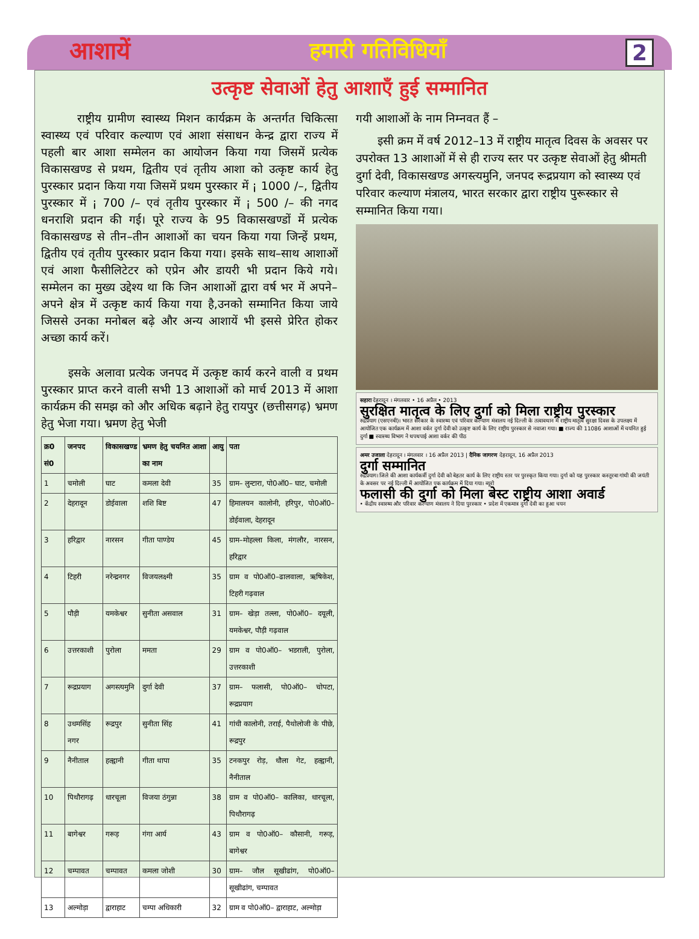आशायें हमारी गतिविधियाँ 2
उत्कृष्ट सेवाओं हेतु आशाएँ हुई सम्मानित
राष्ट्रीय ग्रामीण स्वास्थ्य मिशन कार्यक्रम के अन्तर्गत चिकित्सा स्वास्थ्य एवं परिवार कल्याण एवं आशा संसाधन केन्द्र द्वारा राज्य में पहली बार आशा सम्मेलन का आयोजन किया गया जिसमें प्रत्येक विकासखण्ड से प्रथम, द्वितीय एवं तृतीय आशा को उत्कृष्ट कार्य हेतु पुरस्कार प्रदान किया गया जिसमें प्रथम पुरस्कार में ¡ 1000 /–, द्वितीय पुरस्कार में ¡ 700 /– एवं तृतीय पुरस्कार में ¡ 500 /– की नगद धनराशि प्रदान की गई। पूरे राज्य के 95 विकासखण्डों में प्रत्येक विकासखण्ड से तीन–तीन आशाओं का चयन किया गया जिन्हें प्रथम, द्वितीय एवं तृतीय पुरस्कार प्रदान किया गया। इसके साथ–साथ आशाओं एवं आशा फैसीलिटेटर को एप्रेन और डायरी भी प्रदान किये गये। सम्मेलन का मुख्य उद्देश्य था कि जिन आशाओं द्वारा वर्ष भर में अपने–अपने क्षेत्र में उत्कृष्ट कार्य किया गया है,उनको सम्मानित किया जाये जिससे उनका मनोबल बढ़े और अन्य आशायें भी इससे प्रेरित होकर अच्छा कार्य करें।
इसके अलावा प्रत्येक जनपद में उत्कृष्ट कार्य करने वाली व प्रथम पुरस्कार प्राप्त करने वाली सभी 13 आशाओं को मार्च 2013 में आशा कार्यक्रम की समझ को और अधिक बढ़ाने हेतु रायपुर (छत्तीसगढ़) भ्रमण हेतु भेजा गया। भ्रमण हेतु भेजी
| क्र0 सं0 | जनपद | विकासखण्ड | भ्रमण हेतु चयनित आशा का नाम | आयु | पता |
| --- | --- | --- | --- | --- | --- |
| 1 | चमोली | घाट | कमला देवी | 35 | ग्राम– लुन्टारा, पो0ऑ0– घाट, चमोली |
| 2 | देहरादून | डोईवाला | शशि बिष्ट | 47 | हिमालयन कालोनी, हरिपुर, पो0ऑ0– डोईवाला, देहरादून |
| 3 | हरिद्वार | नारसन | गीता पाण्डेय | 45 | ग्राम–मोहल्ला किला, मंगलौर, नारसन, हरिद्वार |
| 4 | टिहरी | नरेन्द्रनगर | विजयलक्ष्मी | 35 | ग्राम व पो0ऑ0–ढालवाला, ऋषिकेश, टिहरी गढ़वाल |
| 5 | पौड़ी | यमकेश्वर | सुनीता असवाल | 31 | ग्राम– खेड़ा तल्ला, पो0ऑ0– दयूली, यमकेश्वर, पौड़ी गढ़वाल |
| 6 | उत्तरकाशी | पुरोला | ममता | 29 | ग्राम व पो0ऑ0– भडराली, पुरोला, उत्तरकाशी |
| 7 | रूद्रप्रयाग | अगस्त्यमुनि | दुर्गा देवी | 37 | ग्राम– फलासी, पो0ऑ0– चोपटा, रूद्रप्रयाग |
| 8 | उधमसिंह नगर | रूद्रपुर | सुनीता सिंह | 41 | गांधी कालोनी, तराई, पैथोलोजी के पीछे, रूद्रपुर |
| 9 | नैनीताल | हल्द्वानी | गीता थापा | 35 | टनकपुर रोड़, धौला गेट, हल्द्वानी, नैनीताल |
| 10 | पिथौरागढ़ | धारचूला | विजया ठंगुन्ना | 38 | ग्राम व पो0ऑ0– कालिका, धारचूला, पिथौरागढ़ |
| 11 | बागेश्वर | गरूड़ | गंगा आर्य | 43 | ग्राम व पो0ऑ0– कौसानी, गरूड़, बागेश्वर |
| 12 | चम्पावत | चम्पावत | कमला जोशी | 30 | ग्राम– जौल सूखीढांग, पो0ऑ0– सूखीढांग, चम्पावत |
| 13 | अल्मोड़ा | द्वाराहाट | चम्पा अधिकारी | 32 | ग्राम व पो0ऑ0– द्वाराहाट, अल्मोड़ा |
गयी आशाओं के नाम निम्नवत हैं –
इसी क्रम में वर्ष 2012–13 में राष्ट्रीय मातृत्व दिवस के अवसर पर उपरोक्त 13 आशाओं में से ही राज्य स्तर पर उत्कृष्ट सेवाओं हेतु श्रीमती दुर्गा देवी, विकासखण्ड अगस्त्यमुनि, जनपद रूद्रप्रयाग को स्वास्थ्य एवं परिवार कल्याण मंत्रालय, भारत सरकार द्वारा राष्ट्रीय पुरूस्कार से सम्मानित किया गया।
सहारा देहरादून । मंगलवार • 16 अप्रैल • 2013
सुरक्षित मातृत्व के लिए दुर्गा को मिला राष्ट्रीय पुरस्कार
रुद्रप्रयाग (एसएनबी)। भारत सरकार के स्वास्थ्य एवं परिवार कल्याण मंत्रालय नई दिल्ली के तत्वावधान में राष्ट्रीय मातृत्व सुरक्षा दिवस के उपलक्ष्य में आयोजित एक कार्यक्रम में आशा वर्कर दुर्गा देवी को उत्कृष्ट कार्य के लिए राष्ट्रीय पुरस्कार से नवाजा गया। ■ राज्य की 11086 आशाओं में चयनित हुई दुर्गा ■ स्वास्थ्य विभाग ने थपथपाई आशा वर्कर की पीठ
अमर उजाला देहरादून । मंगलवार । 16 अप्रैल 2013 | दैनिक जागरण देहरादून, 16 अप्रैल 2013
दुर्गा सम्मानित
रुद्रप्रयाग। जिले की आशा कार्यकर्त्री दुर्गा देवी को बेहतर कार्य के लिए राष्ट्रीय स्तर पर पुरस्कृत किया गया। दुर्गा को यह पुरस्कार कस्तूरबा गांधी की जयंती के अवसर पर नई दिल्ली में आयोजित एक कार्यक्रम में दिया गया। ब्यूरो
फलासी की दुर्गा को मिला बेस्ट राष्ट्रीय आशा अवार्ड
• केंद्रीय स्वास्थ्य और परिवार कल्याण मंत्रालय ने दिया पुरस्कार • प्रदेश में एकमात्र दुर्गा देवी का हुआ चयन